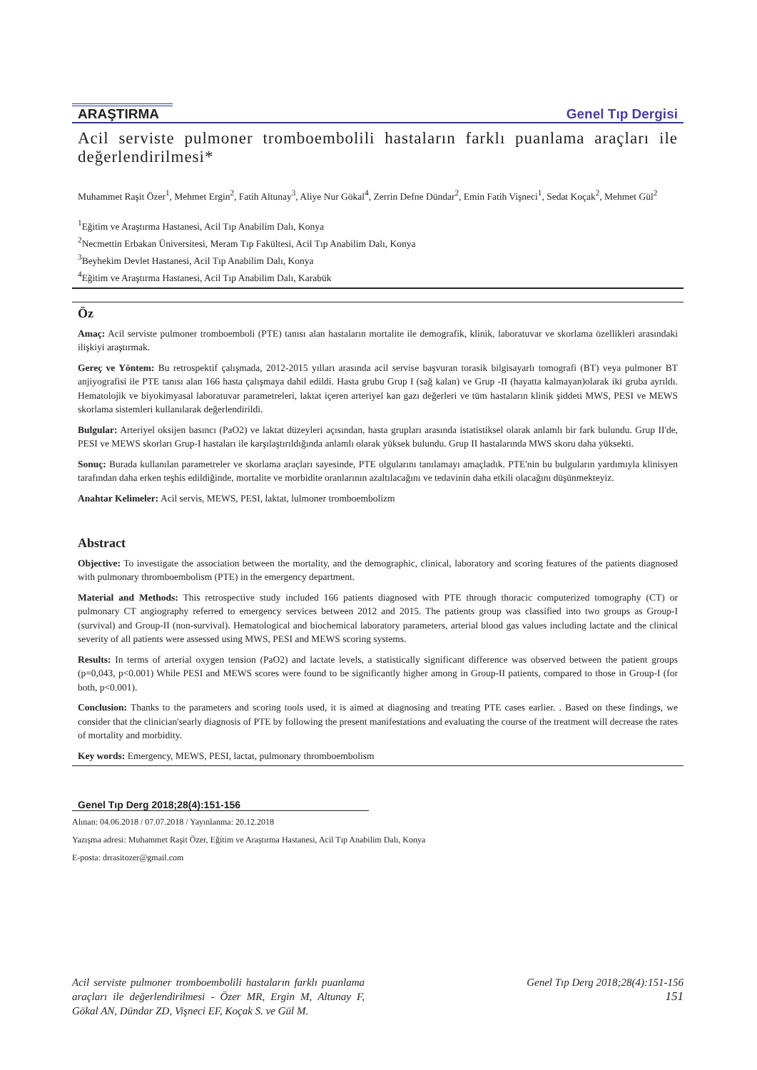ARAŞTIRMA Genel Tıp Dergisi
Acil serviste pulmoner tromboembolili hastaların farklı puanlama araçları ile değerlendirilmesi*
Muhammet Raşit Özer<sup>1</sup>, Mehmet Ergin<sup>2</sup>, Fatih Altunay<sup>3</sup>, Aliye Nur Gökal<sup>4</sup>, Zerrin Defne Dündar<sup>2</sup>, Emin Fatih Vişneci<sup>1</sup>, Sedat Koçak<sup>2</sup>, Mehmet Gül<sup>2</sup>
<sup>1</sup> Eğitim ve Araştırma Hastanesi, Acil Tıp Anabilim Dalı, Konya
<sup>2</sup> Necmettin Erbakan Üniversitesi, Meram Tıp Fakültesi, Acil Tıp Anabilim Dalı, Konya
<sup>3</sup> Beyhekim Devlet Hastanesi, Acil Tıp Anabilim Dalı, Konya
<sup>4</sup> Eğitim ve Araştırma Hastanesi, Acil Tıp Anabilim Dalı, Karabük
Öz
Amaç: Acil serviste pulmoner tromboemboli (PTE) tanısı alan hastaların mortalite ile demografik, klinik, laboratuvar ve skorlama özellikleri arasındaki ilişkiyi araştırmak.
Gereç ve Yöntem: Bu retrospektif çalışmada, 2012-2015 yılları arasında acil servise başvuran torasik bilgisayarlı tomografi (BT) veya pulmoner BT anjiyografisi ile PTE tanısı alan 166 hasta çalışmaya dahil edildi. Hasta grubu Grup I (sağ kalan) ve Grup -II (hayatta kalmayan)olarak iki gruba ayrıldı. Hematolojik ve biyokimyasal laboratuvar parametreleri, laktat içeren arteriyel kan gazı değerleri ve tüm hastaların klinik şiddeti MWS, PESI ve MEWS skorlama sistemleri kullanılarak değerlendirildi.
Bulgular: Arteriyel oksijen basıncı (PaO2) ve laktat düzeyleri açısından, hasta grupları arasında istatistiksel olarak anlamlı bir fark bulundu. Grup II'de, PESI ve MEWS skorları Grup-I hastaları ile karşılaştırıldığında anlamlı olarak yüksek bulundu. Grup II hastalarında MWS skoru daha yüksekti.
Sonuç: Burada kullanılan parametreler ve skorlama araçları sayesinde, PTE olgularını tanılamayı amaçladık. PTE'nin bu bulguların yardımıyla klinisyen tarafından daha erken teşhis edildiğinde, mortalite ve morbidite oranlarının azaltılacağını ve tedavinin daha etkili olacağını düşünmekteyiz.
Anahtar Kelimeler: Acil servis, MEWS, PESI, laktat, lulmoner tromboembolizm
Abstract
Objective: To investigate the association between the mortality, and the demographic, clinical, laboratory and scoring features of the patients diagnosed with pulmonary thromboembolism (PTE) in the emergency department.
Material and Methods: This retrospective study included 166 patients diagnosed with PTE through thoracic computerized tomography (CT) or pulmonary CT angiography referred to emergency services between 2012 and 2015. The patients group was classified into two groups as Group-I (survival) and Group-II (non-survival). Hematological and biochemical laboratory parameters, arterial blood gas values including lactate and the clinical severity of all patients were assessed using MWS, PESI and MEWS scoring systems.
Results: In terms of arterial oxygen tension (PaO2) and lactate levels, a statistically significant difference was observed between the patient groups (p=0,043, p<0.001) While PESI and MEWS scores were found to be significantly higher among in Group-II patients, compared to those in Group-I (for both, p<0.001).
Conclusion: Thanks to the parameters and scoring tools used, it is aimed at diagnosing and treating PTE cases earlier. . Based on these findings, we consider that the clinician'searly diagnosis of PTE by following the present manifestations and evaluating the course of the treatment will decrease the rates of mortality and morbidity.
Key words: Emergency, MEWS, PESI, lactat, pulmonary thromboembolism
Genel Tıp Derg 2018;28(4):151-156
Alınan: 04.06.2018 / 07.07.2018 / Yayınlanma: 20.12.2018
Yazışma adresi: Muhammet Raşit Özer, Eğitim ve Araştırma Hastanesi, Acil Tıp Anabilim Dalı, Konya
E-posta: drrasitozer@gmail.com
Acil serviste pulmoner tromboembolili hastaların farklı puanlama araçları ile değerlendirilmesi - Özer MR, Ergin M, Altunay F, Gökal AN, Dündar ZD, Vişneci EF, Koçak S. ve Gül M.
Genel Tıp Derg 2018;28(4):151-156
151